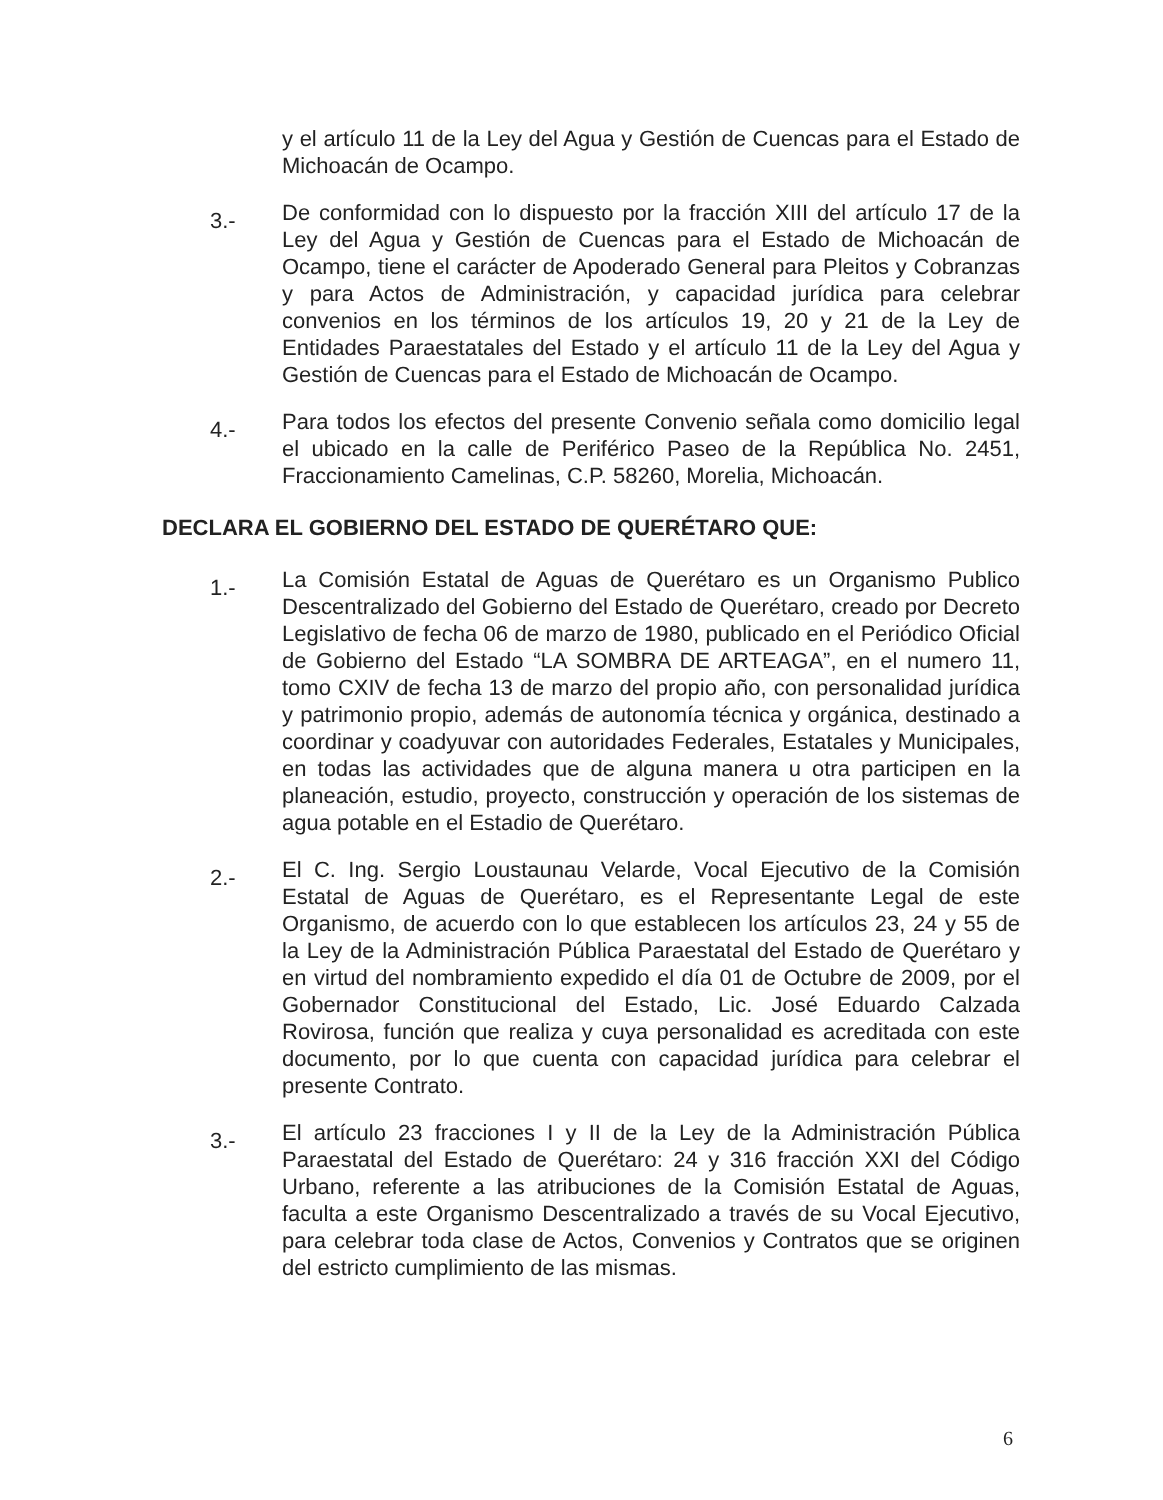y el artículo 11 de la Ley del Agua y Gestión de Cuencas para el Estado de Michoacán de Ocampo.
3.-
De conformidad con lo dispuesto por la fracción XIII del artículo 17 de la Ley del Agua y Gestión de Cuencas para el Estado de Michoacán de Ocampo, tiene el carácter de Apoderado General para Pleitos y Cobranzas y para Actos de Administración, y capacidad jurídica para celebrar convenios en los términos de los artículos 19, 20 y 21 de la Ley de Entidades Paraestatales del Estado y el artículo 11 de la Ley del Agua y Gestión de Cuencas para el Estado de Michoacán de Ocampo.
4.-
Para todos los efectos del presente Convenio señala como domicilio legal el ubicado en la calle de Periférico Paseo de la República No. 2451, Fraccionamiento Camelinas, C.P. 58260, Morelia, Michoacán.
DECLARA EL GOBIERNO DEL ESTADO DE QUERÉTARO QUE:
1.-
La Comisión Estatal de Aguas de Querétaro es un Organismo Publico Descentralizado del Gobierno del Estado de Querétaro, creado por Decreto Legislativo de fecha 06 de marzo de 1980, publicado en el Periódico Oficial de Gobierno del Estado “LA SOMBRA DE ARTEAGA”, en el numero 11, tomo CXIV de fecha 13 de marzo del propio año, con personalidad jurídica y patrimonio propio, además de autonomía técnica y orgánica, destinado a coordinar y coadyuvar con autoridades Federales, Estatales y Municipales, en todas las actividades que de alguna manera u otra participen en la planeación, estudio, proyecto, construcción y operación de los sistemas de agua potable en el Estadio de Querétaro.
2.-
El C. Ing. Sergio Loustaunau Velarde, Vocal Ejecutivo de la Comisión Estatal de Aguas de Querétaro, es el Representante Legal de este Organismo, de acuerdo con lo que establecen los artículos 23, 24 y 55 de la Ley de la Administración Pública Paraestatal del Estado de Querétaro y en virtud del nombramiento expedido el día 01 de Octubre de 2009, por el Gobernador Constitucional del Estado, Lic. José Eduardo Calzada Rovirosa, función que realiza y cuya personalidad es acreditada con este documento, por lo que cuenta con capacidad jurídica para celebrar el presente Contrato.
3.-
El artículo 23 fracciones I y II de la Ley de la Administración Pública Paraestatal del Estado de Querétaro: 24 y 316 fracción XXI del Código Urbano, referente a las atribuciones de la Comisión Estatal de Aguas, faculta a este Organismo Descentralizado a través de su Vocal Ejecutivo, para celebrar toda clase de Actos, Convenios y Contratos que se originen del estricto cumplimiento de las mismas.
6